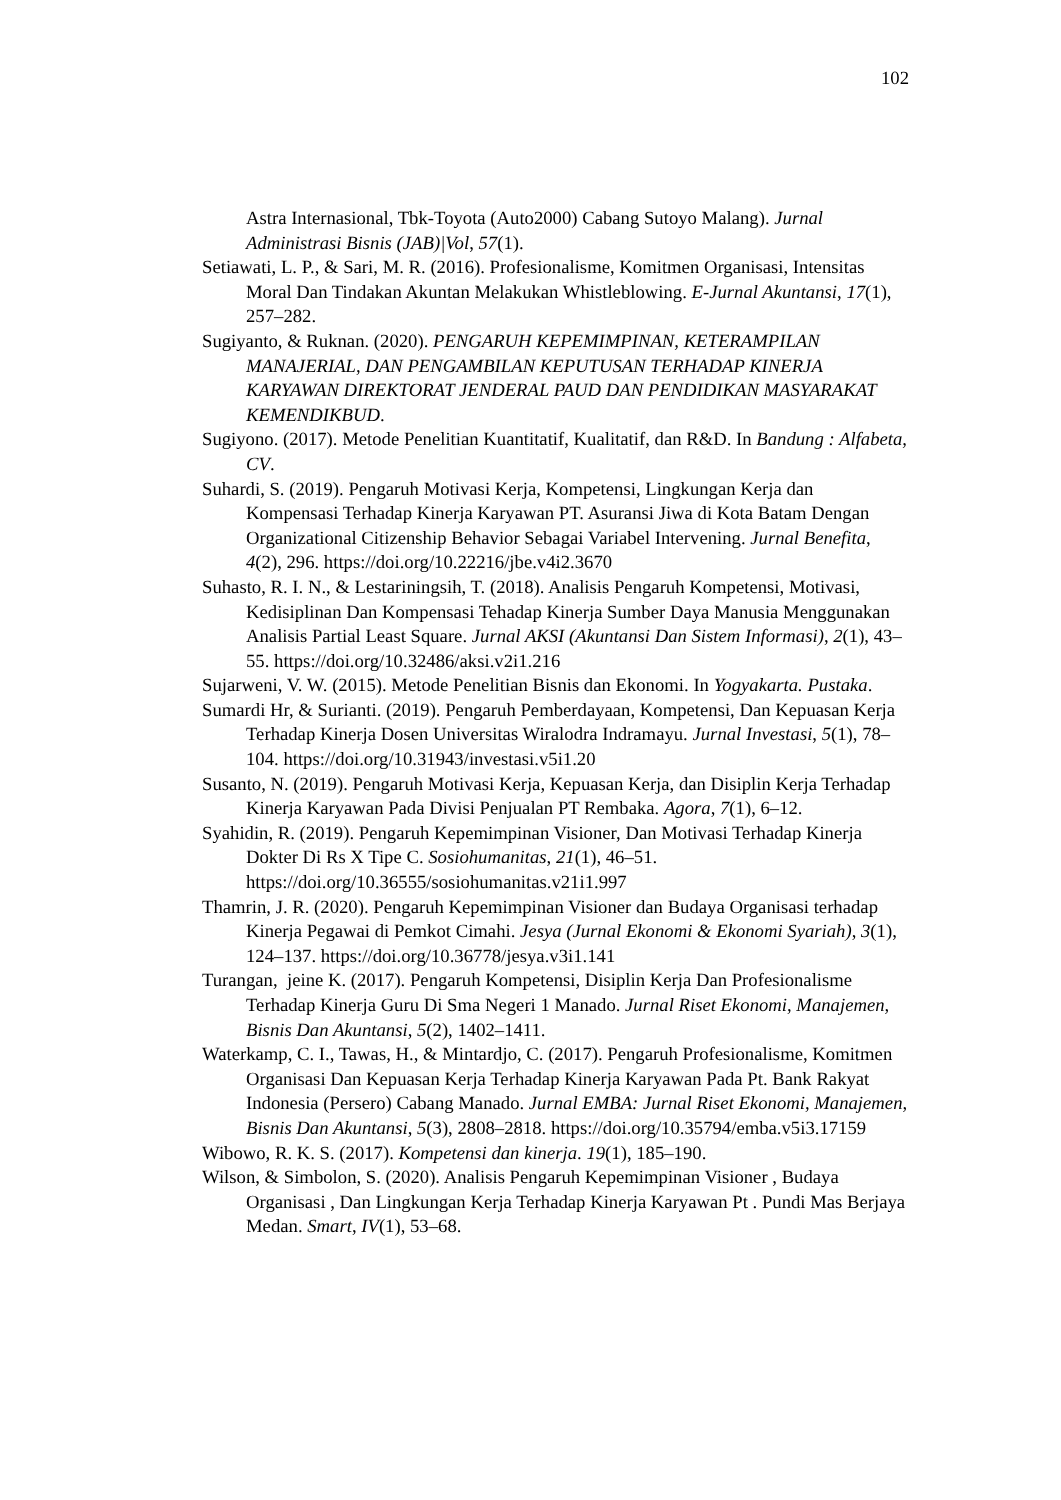102
Astra Internasional, Tbk-Toyota (Auto2000) Cabang Sutoyo Malang). Jurnal Administrasi Bisnis (JAB)|Vol, 57(1).
Setiawati, L. P., & Sari, M. R. (2016). Profesionalisme, Komitmen Organisasi, Intensitas Moral Dan Tindakan Akuntan Melakukan Whistleblowing. E-Jurnal Akuntansi, 17(1), 257–282.
Sugiyanto, & Ruknan. (2020). PENGARUH KEPEMIMPINAN, KETERAMPILAN MANAJERIAL, DAN PENGAMBILAN KEPUTUSAN TERHADAP KINERJA KARYAWAN DIREKTORAT JENDERAL PAUD DAN PENDIDIKAN MASYARAKAT KEMENDIKBUD.
Sugiyono. (2017). Metode Penelitian Kuantitatif, Kualitatif, dan R&D. In Bandung : Alfabeta, CV.
Suhardi, S. (2019). Pengaruh Motivasi Kerja, Kompetensi, Lingkungan Kerja dan Kompensasi Terhadap Kinerja Karyawan PT. Asuransi Jiwa di Kota Batam Dengan Organizational Citizenship Behavior Sebagai Variabel Intervening. Jurnal Benefita, 4(2), 296. https://doi.org/10.22216/jbe.v4i2.3670
Suhasto, R. I. N., & Lestariningsih, T. (2018). Analisis Pengaruh Kompetensi, Motivasi, Kedisiplinan Dan Kompensasi Tehadap Kinerja Sumber Daya Manusia Menggunakan Analisis Partial Least Square. Jurnal AKSI (Akuntansi Dan Sistem Informasi), 2(1), 43–55. https://doi.org/10.32486/aksi.v2i1.216
Sujarweni, V. W. (2015). Metode Penelitian Bisnis dan Ekonomi. In Yogyakarta. Pustaka.
Sumardi Hr, & Surianti. (2019). Pengaruh Pemberdayaan, Kompetensi, Dan Kepuasan Kerja Terhadap Kinerja Dosen Universitas Wiralodra Indramayu. Jurnal Investasi, 5(1), 78–104. https://doi.org/10.31943/investasi.v5i1.20
Susanto, N. (2019). Pengaruh Motivasi Kerja, Kepuasan Kerja, dan Disiplin Kerja Terhadap Kinerja Karyawan Pada Divisi Penjualan PT Rembaka. Agora, 7(1), 6–12.
Syahidin, R. (2019). Pengaruh Kepemimpinan Visioner, Dan Motivasi Terhadap Kinerja Dokter Di Rs X Tipe C. Sosiohumanitas, 21(1), 46–51. https://doi.org/10.36555/sosiohumanitas.v21i1.997
Thamrin, J. R. (2020). Pengaruh Kepemimpinan Visioner dan Budaya Organisasi terhadap Kinerja Pegawai di Pemkot Cimahi. Jesya (Jurnal Ekonomi & Ekonomi Syariah), 3(1), 124–137. https://doi.org/10.36778/jesya.v3i1.141
Turangan, jeine K. (2017). Pengaruh Kompetensi, Disiplin Kerja Dan Profesionalisme Terhadap Kinerja Guru Di Sma Negeri 1 Manado. Jurnal Riset Ekonomi, Manajemen, Bisnis Dan Akuntansi, 5(2), 1402–1411.
Waterkamp, C. I., Tawas, H., & Mintardjo, C. (2017). Pengaruh Profesionalisme, Komitmen Organisasi Dan Kepuasan Kerja Terhadap Kinerja Karyawan Pada Pt. Bank Rakyat Indonesia (Persero) Cabang Manado. Jurnal EMBA: Jurnal Riset Ekonomi, Manajemen, Bisnis Dan Akuntansi, 5(3), 2808–2818. https://doi.org/10.35794/emba.v5i3.17159
Wibowo, R. K. S. (2017). Kompetensi dan kinerja. 19(1), 185–190.
Wilson, & Simbolon, S. (2020). Analisis Pengaruh Kepemimpinan Visioner , Budaya Organisasi , Dan Lingkungan Kerja Terhadap Kinerja Karyawan Pt . Pundi Mas Berjaya Medan. Smart, IV(1), 53–68.